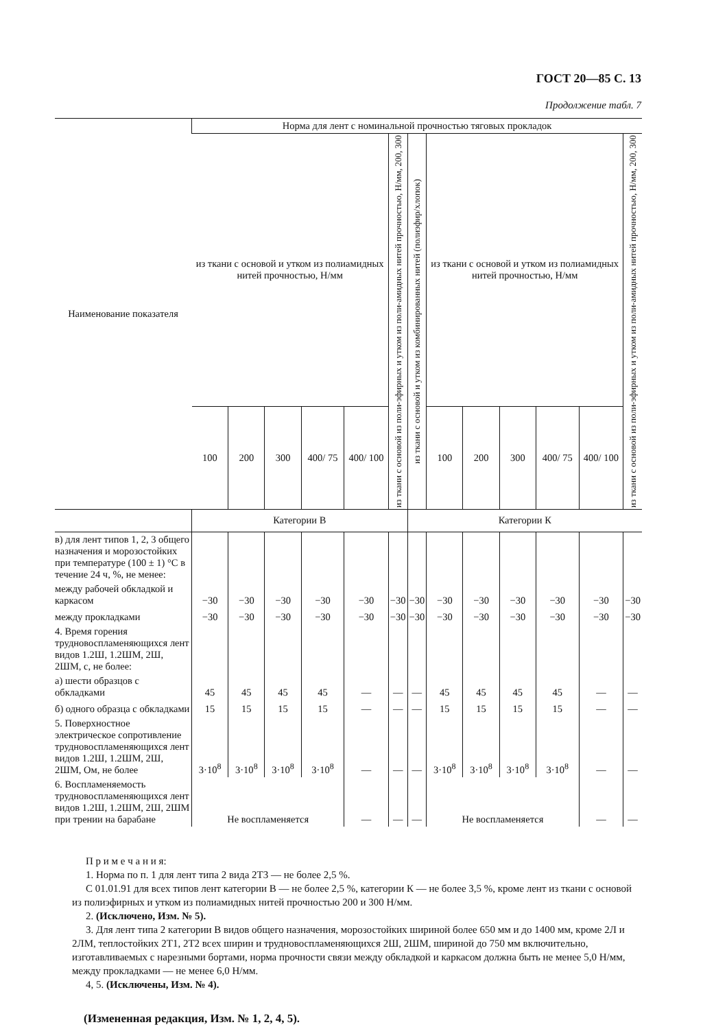ГОСТ 20—85 С. 13
Продолжение табл. 7
| Наименование показателя | Норма для лент с номинальной прочностью тяговых прокладок | | | | | | | | | | | | |
| --- | --- | --- | --- | --- | --- | --- | --- | --- | --- | --- | --- | --- | --- |
| | из ткани с основой и утком из полиамидных нитей прочностью, Н/мм | | | | | из ткани с основой из поли-эфирных и утком из поли-амидных нитей прочностью, Н/мм, 200, 300 | из ткани с основой и утком из комбинированных нитей (полиэфир/хлопок) | из ткани с основой и утком из полиамидных нитей прочностью, Н/мм | | | | | из ткани с основой из поли-эфирных и утком из поли-амидных нитей прочностью, Н/мм, 200, 300 |
| | 100 | 200 | 300 | 400/ 75 | 400/ 100 | | | 100 | 200 | 300 | 400/ 75 | 400/ 100 | |
| | Категории В | | | | | | Категории К | | | | | | |
| в) для лент типов 1, 2, 3 общего назначения и морозостойких при температуре (100 ± 1) °С в течение 24 ч, %, не менее: | | | | | | | | | | | | | |
| между рабочей обкладкой и каркасом | −30 | −30 | −30 | −30 | −30 | −30 | −30 | −30 | −30 | −30 | −30 | −30 | −30 |
| между прокладками | −30 | −30 | −30 | −30 | −30 | −30 | −30 | −30 | −30 | −30 | −30 | −30 | −30 |
| 4. Время горения трудновоспламеняющихся лент видов 1.2Ш, 1.2ШМ, 2Ш, 2ШМ, с, не более: | | | | | | | | | | | | | |
| а) шести образцов с обкладками | 45 | 45 | 45 | 45 | — | — | — | 45 | 45 | 45 | 45 | — | — |
| б) одного образца с обкладками | 15 | 15 | 15 | 15 | — | — | — | 15 | 15 | 15 | 15 | — | — |
| 5. Поверхностное электрическое сопротивление трудновоспламеняющихся лент видов 1.2Ш, 1.2ШМ, 2Ш, 2ШМ, Ом, не более | 3·10<sup>8</sup> | 3·10<sup>8</sup> | 3·10<sup>8</sup> | 3·10<sup>8</sup> | — | — | — | 3·10<sup>8</sup> | 3·10<sup>8</sup> | 3·10<sup>8</sup> | 3·10<sup>8</sup> | — | — |
| 6. Воспламеняемость трудновоспламеняющихся лент видов 1.2Ш, 1.2ШМ, 2Ш, 2ШМ при трении на барабане | Не воспламеняется | | | | — | — | — | Не воспламеняется | | | | — | — |
П р и м е ч а н и я:
1. Норма по п. 1 для лент типа 2 вида 2Т3 — не более 2,5 %.
С 01.01.91 для всех типов лент категории В — не более 2,5 %, категории К — не более 3,5 %, кроме лент из ткани с основой из полиэфирных и утком из полиамидных нитей прочностью 200 и 300 Н/мм.
2. (Исключено, Изм. № 5).
3. Для лент типа 2 категории В видов общего назначения, морозостойких шириной более 650 мм и до 1400 мм, кроме 2Л и 2ЛМ, теплостойких 2Т1, 2Т2 всех ширин и трудновоспламеняющихся 2Ш, 2ШМ, шириной до 750 мм включительно, изготавливаемых с нарезными бортами, норма прочности связи между обкладкой и каркасом должна быть не менее 5,0 Н/мм, между прокладками — не менее 6,0 Н/мм.
4, 5. (Исключены, Изм. № 4).
(Измененная редакция, Изм. № 1, 2, 4, 5).